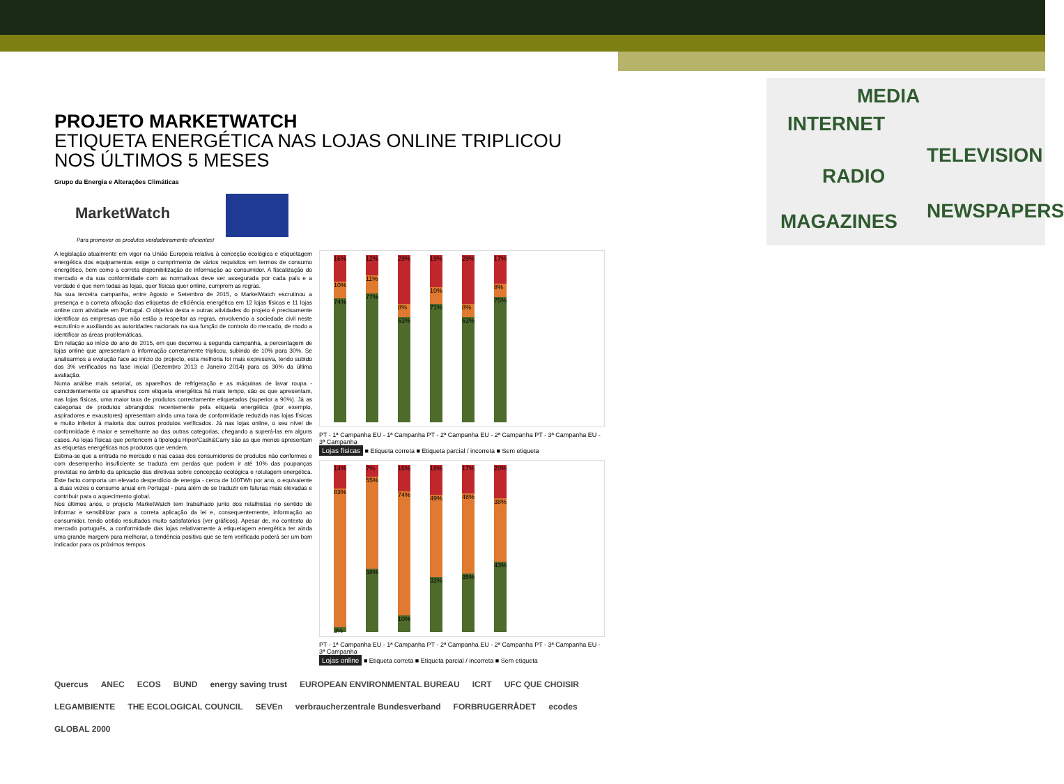PROJETO MARKETWATCH
ETIQUETA ENERGÉTICA NAS LOJAS ONLINE TRIPLICOU NOS ÚLTIMOS 5 MESES
Grupo da Energia e Alterações Climáticas
MarketWatch
Para promover os produtos verdadeiramente eficientes!
A legislação atualmente em vigor na União Europeia relativa à conceção ecológica e etiquetagem energética dos equipamentos exige o cumprimento de vários requisitos em termos de consumo energético, bem como a correta disponibilização de informação ao consumidor. A fiscalização do mercado e da sua conformidade com as normativas deve ser assegurada por cada país e a verdade é que nem todas as lojas, quer físicas quer online, cumprem as regras.
Na sua terceira campanha, entre Agosto e Setembro de 2015, o MarketWatch escrutinou a presença e a correta afixação das etiquetas de eficiência energética em 12 lojas físicas e 11 lojas online com atividade em Portugal. O objetivo desta e outras atividades do projeto é precisamente identificar as empresas que não estão a respeitar as regras, envolvendo a sociedade civil neste escrutínio e auxiliando as autoridades nacionais na sua função de controlo do mercado, de modo a identificar as áreas problemáticas.
Em relação ao início do ano de 2015, em que decorreu a segunda campanha, a percentagem de lojas online que apresentam a informação corretamente triplicou, subindo de 10% para 30%. Se analisarmos a evolução face ao início do projecto, esta melhoria foi mais expressiva, tendo subido dos 3% verificados na fase inicial (Dezembro 2013 e Janeiro 2014) para os 30% da última avaliação.
Numa análise mais setorial, os aparelhos de refrigeração e as máquinas de lavar roupa - coincidentemente os aparelhos com etiqueta energética há mais tempo, são os que apresentam, nas lojas físicas, uma maior taxa de produtos correctamente etiquetados (superior a 90%). Já as categorias de produtos abrangidos recentemente pela etiqueta energética (por exemplo, aspiradores e exaustores) apresentam ainda uma taxa de conformidade reduzida nas lojas físicas e muito inferior à maioria dos outros produtos verificados. Já nas lojas online, o seu nível de conformidade é maior e semelhante ao das outras categorias, chegando a superá-las em alguns casos. As lojas físicas que pertencem à tipologia Hiper/Cash&Carry são as que menos apresentam as etiquetas energéticas nos produtos que vendem.
Estima-se que a entrada no mercado e nas casas dos consumidores de produtos não conformes e com desempenho insuficiente se traduza em perdas que podem ir até 10% das poupanças previstas no âmbito da aplicação das diretivas sobre concepção ecológica e rotulagem energética. Este facto comporta um elevado desperdício de energia - cerca de 100TWh por ano, o equivalente a duas vezes o consumo anual em Portugal - para além de se traduzir em faturas mais elevadas e contribuir para o aquecimento global.
Nos últimos anos, o projecto MarketWatch tem trabalhado junto dos retalhistas no sentido de informar e sensibilizar para a correta aplicação da lei e, consequentemente, informação ao consumidor, tendo obtido resultados muito satisfatórios (ver gráficos). Apesar de, no contexto do mercado português, a conformidade das lojas relativamente à etiquetagem energética ter ainda uma grande margem para melhorar, a tendência positiva que se tem verificado poderá ser um bom indicador para os próximos tempos.
16%
10%
74%
12%
11%
77%
29%
8%
63%
19%
10%
71%
29%
8%
63%
17%
8%
75%
PT - 1ª Campanha EU - 1ª Campanha PT - 2ª Campanha EU - 2ª Campanha PT - 3ª Campanha EU - 3ª Campanha
Lojas físicas ■ Etiqueta correta ■ Etiqueta parcial / incorreta ■ Sem etiqueta
14%
83%
3%
7%
55%
38%
16%
74%
10%
18%
49%
33%
17%
48%
35%
20%
38%
43%
PT - 1ª Campanha EU - 1ª Campanha PT - 2ª Campanha EU - 2ª Campanha PT - 3ª Campanha EU - 3ª Campanha
Lojas online ■ Etiqueta correta ■ Etiqueta parcial / incorreta ■ Sem etiqueta
Quercus ANEC ECOS BUND energy saving trust EUROPEAN ENVIRONMENTAL BUREAU ICRT UFC QUE CHOISIR LEGAMBIENTE THE ECOLOGICAL COUNCIL SEVEn verbraucherzentrale Bundesverband FORBRUGERRÅDET ecodes GLOBAL 2000
MEDIA
INTERNET
TELEVISION
RADIO
MAGAZINES NEWSPAPERS